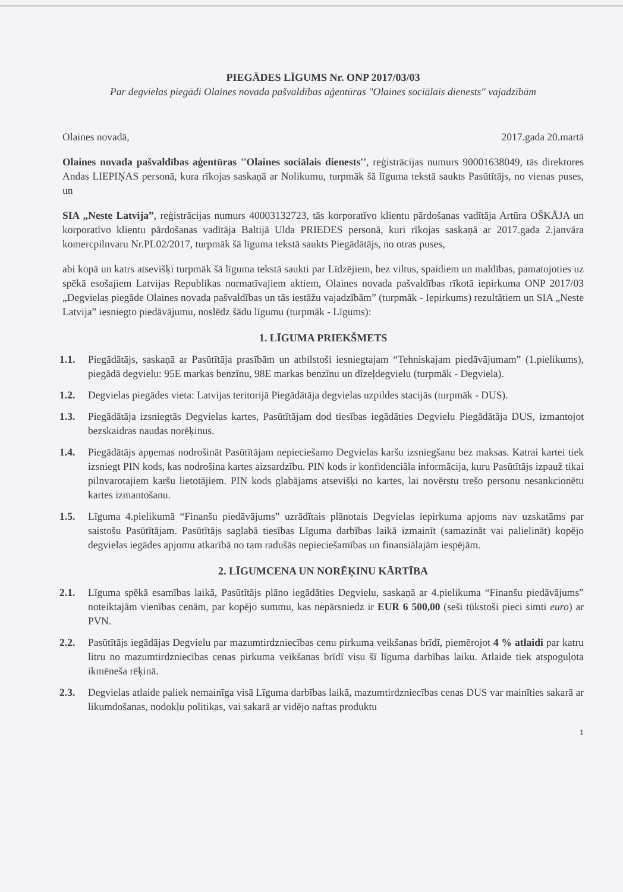PIEGĀDES LĪGUMS Nr. ONP 2017/03/03
Par degvielas piegādi Olaines novada pašvaldības aģentūras ''Olaines sociālais dienests'' vajadzībām
Olaines novadā, 2017.gada 20.martā
Olaines novada pašvaldības aģentūras ''Olaines sociālais dienests'', reģistrācijas numurs 90001638049, tās direktores Andas LIEPIŅAS personā, kura rīkojas saskaņā ar Nolikumu, turpmāk šā līguma tekstā saukts Pasūtītājs, no vienas puses, un
SIA „Neste Latvija”, reģistrācijas numurs 40003132723, tās korporatīvo klientu pārdošanas vadītāja Artūra OŠKĀJA un korporatīvo klientu pārdošanas vadītāja Baltijā Ulda PRIEDES personā, kuri rīkojas saskaņā ar 2017.gada 2.janvāra komercpilnvaru Nr.PL02/2017, turpmāk šā līguma tekstā saukts Piegādātājs, no otras puses,
abi kopā un katrs atsevišķi turpmāk šā līguma tekstā saukti par Līdzējiem, bez viltus, spaidiem un maldības, pamatojoties uz spēkā esošajiem Latvijas Republikas normatīvajiem aktiem, Olaines novada pašvaldības rīkotā iepirkuma ONP 2017/03 „Degvielas piegāde Olaines novada pašvaldības un tās iestāžu vajadzībām” (turpmāk - Iepirkums) rezultātiem un SIA „Neste Latvija” iesniegto piedāvājumu, noslēdz šādu līgumu (turpmāk - Līgums):
1. LĪGUMA PRIEKŠMETS
1.1. Piegādātājs, saskaņā ar Pasūtītāja prasībām un atbilstoši iesniegtajam “Tehniskajam piedāvājumam” (1.pielikums), piegādā degvielu: 95E markas benzīnu, 98E markas benzīnu un dīzeļdegvielu (turpmāk - Degviela).
1.2. Degvielas piegādes vieta: Latvijas teritorijā Piegādātāja degvielas uzpildes stacijās (turpmāk - DUS).
1.3. Piegādātāja izsniegtās Degvielas kartes, Pasūtītājam dod tiesības iegādāties Degvielu Piegādātāja DUS, izmantojot bezskaidras naudas norēķinus.
1.4. Piegādātājs apņemas nodrošināt Pasūtītājam nepieciešamo Degvielas karšu izsniegšanu bez maksas. Katrai kartei tiek izsniegt PIN kods, kas nodrošina kartes aizsardzību. PIN kods ir konfidenciāla informācija, kuru Pasūtītājs izpauž tikai pilnvarotajiem karšu lietotājiem. PIN kods glabājams atsevišķi no kartes, lai novērstu trešo personu nesankcionētu kartes izmantošanu.
1.5. Līguma 4.pielikumā “Finanšu piedāvājums” uzrādītais plānotais Degvielas iepirkuma apjoms nav uzskatāms par saistošu Pasūtītājam. Pasūtītājs saglabā tiesības Līguma darbības laikā izmainīt (samazināt vai palielināt) kopējo degvielas iegādes apjomu atkarībā no tam radušās nepieciešamības un finansiālajām iespējām.
2. LĪGUMCENA UN NORĒĶINU KĀRTĪBA
2.1. Līguma spēkā esamības laikā, Pasūtītājs plāno iegādāties Degvielu, saskaņā ar 4.pielikuma “Finanšu piedāvājums” noteiktajām vienības cenām, par kopējo summu, kas nepārsniedz ir EUR 6 500,00 (seši tūkstoši pieci simti euro) ar PVN.
2.2. Pasūtītājs iegādājas Degvielu par mazumtirdzniecības cenu pirkuma veikšanas brīdī, piemērojot 4 % atlaidi par katru litru no mazumtirdzniecības cenas pirkuma veikšanas brīdī visu šī līguma darbības laiku. Atlaide tiek atspoguļota ikmēneša rēķinā.
2.3. Degvielas atlaide paliek nemainīga visā Līguma darbības laikā, mazumtirdzniecības cenas DUS var mainīties sakarā ar likumdošanas, nodokļu politikas, vai sakarā ar vidējo naftas produktu
1